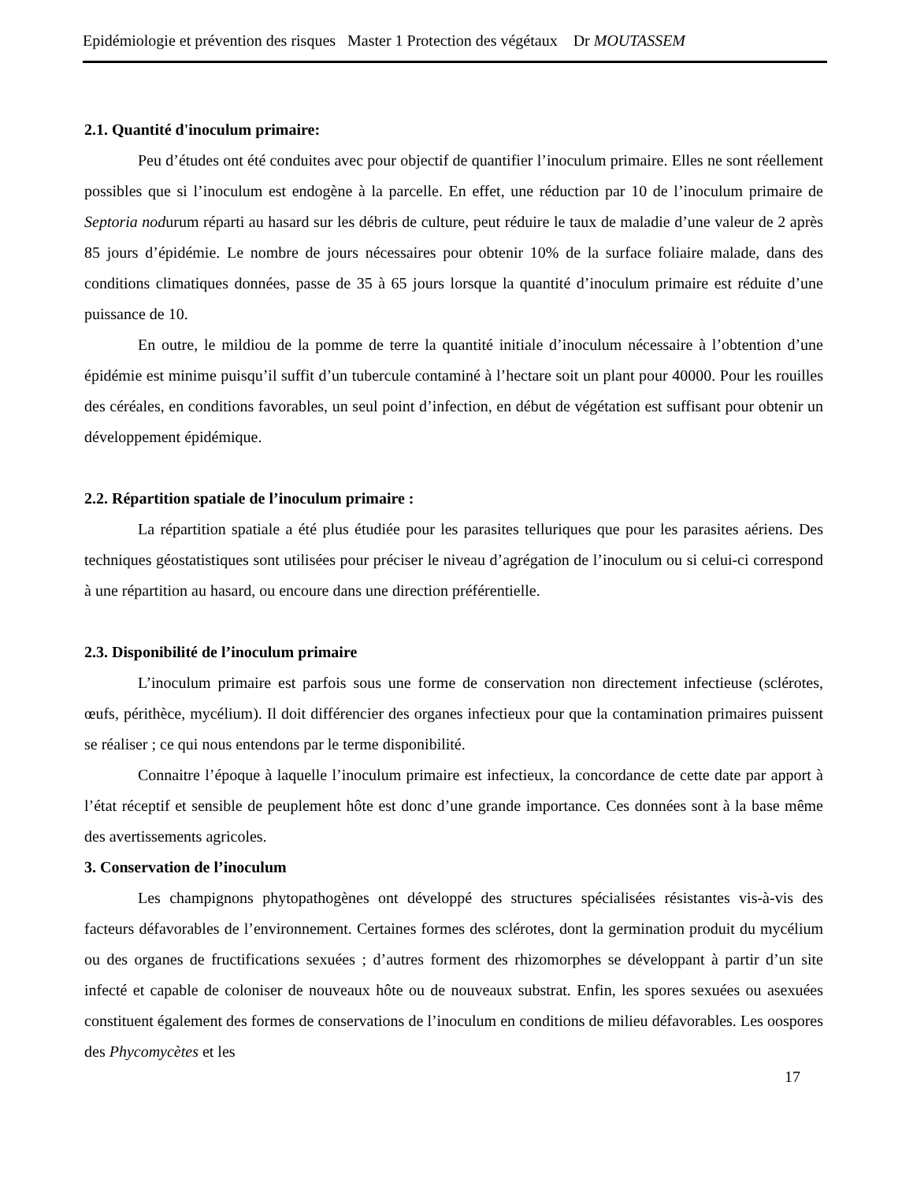Epidémiologie et prévention des risques Master 1 Protection des végétaux Dr MOUTASSEM
2.1. Quantité d'inoculum primaire:
Peu d’études ont été conduites avec pour objectif de quantifier l’inoculum primaire. Elles ne sont réellement possibles que si l’inoculum est endogène à la parcelle. En effet, une réduction par 10 de l’inoculum primaire de Septoria nodurum réparti au hasard sur les débris de culture, peut réduire le taux de maladie d’une valeur de 2 après 85 jours d’épidémie. Le nombre de jours nécessaires pour obtenir 10% de la surface foliaire malade, dans des conditions climatiques données, passe de 35 à 65 jours lorsque la quantité d’inoculum primaire est réduite d’une puissance de 10.
En outre, le mildiou de la pomme de terre la quantité initiale d’inoculum nécessaire à l’obtention d’une épidémie est minime puisqu’il suffit d’un tubercule contaminé à l’hectare soit un plant pour 40000. Pour les rouilles des céréales, en conditions favorables, un seul point d’infection, en début de végétation est suffisant pour obtenir un développement épidémique.
2.2. Répartition spatiale de l’inoculum primaire :
La répartition spatiale a été plus étudiée pour les parasites telluriques que pour les parasites aériens. Des techniques géostatistiques sont utilisées pour préciser le niveau d’agrégation de l’inoculum ou si celui-ci correspond à une répartition au hasard, ou encoure dans une direction préférentielle.
2.3. Disponibilité de l’inoculum primaire
L’inoculum primaire est parfois sous une forme de conservation non directement infectieuse (sclérotes, œufs, périthèce, mycélium). Il doit différencier des organes infectieux pour que la contamination primaires puissent se réaliser ; ce qui nous entendons par le terme disponibilité.
Connaitre l’époque à laquelle l’inoculum primaire est infectieux, la concordance de cette date par apport à l’état réceptif et sensible de peuplement hôte est donc d’une grande importance. Ces données sont à la base même des avertissements agricoles.
3. Conservation de l’inoculum
Les champignons phytopathogènes ont développé des structures spécialisées résistantes vis-à-vis des facteurs défavorables de l’environnement. Certaines formes des sclérotes, dont la germination produit du mycélium ou des organes de fructifications sexuées ; d’autres forment des rhizomorphes se développant à partir d’un site infecté et capable de coloniser de nouveaux hôte ou de nouveaux substrat. Enfin, les spores sexuées ou asexuées constituent également des formes de conservations de l’inoculum en conditions de milieu défavorables. Les oospores des Phycomycètes et les
17